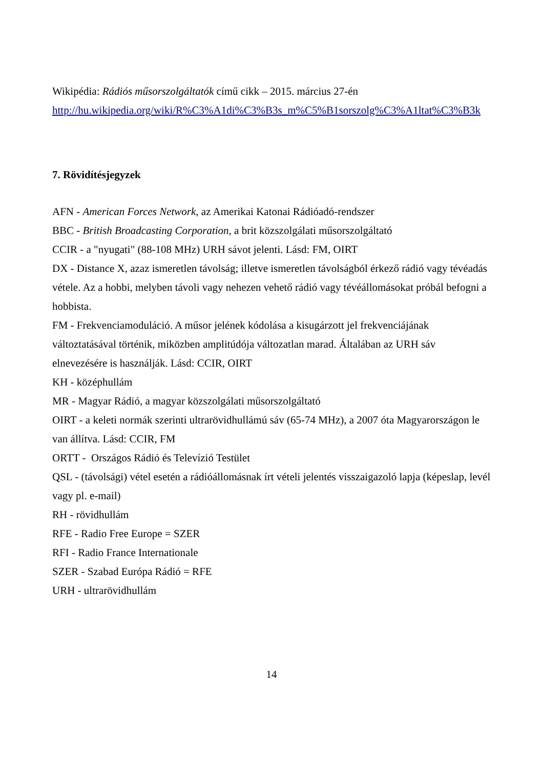Wikipédia: Rádiós műsorszolgáltatók című cikk – 2015. március 27-én
http://hu.wikipedia.org/wiki/R%C3%A1di%C3%B3s_m%C5%B1sorszolg%C3%A1ltat%C3%B3k
7. Rövidítésjegyzek
AFN - American Forces Network, az Amerikai Katonai Rádióadó-rendszer
BBC - British Broadcasting Corporation, a brit közszolgálati műsorszolgáltató
CCIR - a "nyugati" (88-108 MHz) URH sávot jelenti. Lásd: FM, OIRT
DX - Distance X, azaz ismeretlen távolság; illetve ismeretlen távolságból érkező rádió vagy tévéadás vétele. Az a hobbi, melyben távoli vagy nehezen vehető rádió vagy tévéállomásokat próbál befogni a hobbista.
FM - Frekvenciamoduláció. A műsor jelének kódolása a kisugárzott jel frekvenciájának változtatásával történik, miközben amplitúdója változatlan marad. Általában az URH sáv elnevezésére is használják. Lásd: CCIR, OIRT
KH - középhullám
MR - Magyar Rádió, a magyar közszolgálati műsorszolgáltató
OIRT - a keleti normák szerinti ultrarövidhullámú sáv (65-74 MHz), a 2007 óta Magyarországon le van állítva. Lásd: CCIR, FM
ORTT - Országos Rádió és Televízió Testület
QSL - (távolsági) vétel esetén a rádióállomásnak írt vételi jelentés visszaigazoló lapja (képeslap, levél vagy pl. e-mail)
RH - rövidhullám
RFE - Radio Free Europe = SZER
RFI - Radio France Internationale
SZER - Szabad Európa Rádió = RFE
URH - ultrarövidhullám
14